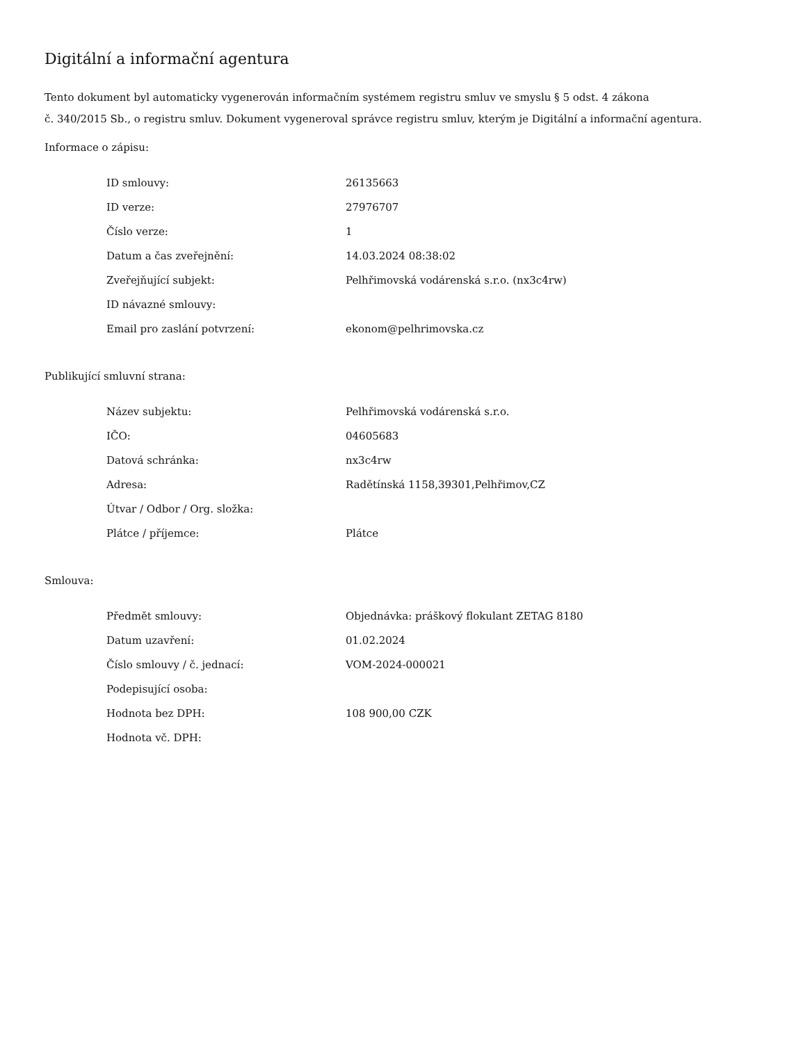Digitální a informační agentura
Tento dokument byl automaticky vygenerován informačním systémem registru smluv ve smyslu § 5 odst. 4 zákona
č. 340/2015 Sb., o registru smluv. Dokument vygeneroval správce registru smluv, kterým je Digitální a informační agentura.
Informace o zápisu:
| ID smlouvy: | 26135663 |
| ID verze: | 27976707 |
| Číslo verze: | 1 |
| Datum a čas zveřejnění: | 14.03.2024 08:38:02 |
| Zveřejňující subjekt: | Pelhřimovská vodárenská s.r.o. (nx3c4rw) |
| ID návazné smlouvy: | |
| Email pro zaslání potvrzení: | ekonom@pelhrimovska.cz |
Publikující smluvní strana:
| Název subjektu: | Pelhřimovská vodárenská s.r.o. |
| IČO: | 04605683 |
| Datová schránka: | nx3c4rw |
| Adresa: | Radětínská 1158,39301,Pelhřimov,CZ |
| Útvar / Odbor / Org. složka: | |
| Plátce / příjemce: | Plátce |
Smlouva:
| Předmět smlouvy: | Objednávka: práškový flokulant ZETAG 8180 |
| Datum uzavření: | 01.02.2024 |
| Číslo smlouvy / č. jednací: | VOM-2024-000021 |
| Podepisující osoba: | |
| Hodnota bez DPH: | 108 900,00 CZK |
| Hodnota vč. DPH: | |